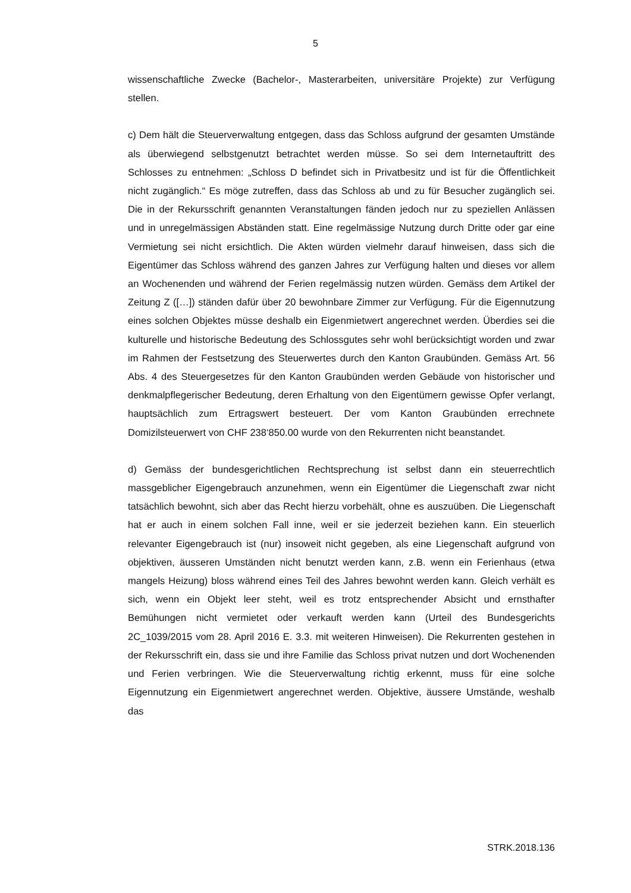5
wissenschaftliche Zwecke (Bachelor-, Masterarbeiten, universitäre Projekte) zur Verfügung stellen.
c) Dem hält die Steuerverwaltung entgegen, dass das Schloss aufgrund der gesamten Umstände als überwiegend selbstgenutzt betrachtet werden müsse. So sei dem Internetauftritt des Schlosses zu entnehmen: „Schloss D befindet sich in Privatbesitz und ist für die Öffentlichkeit nicht zugänglich.“ Es möge zutreffen, dass das Schloss ab und zu für Besucher zugänglich sei. Die in der Rekursschrift genannten Veranstaltungen fänden jedoch nur zu speziellen Anlässen und in unregelmässigen Abständen statt. Eine regelmässige Nutzung durch Dritte oder gar eine Vermietung sei nicht ersichtlich. Die Akten würden vielmehr darauf hinweisen, dass sich die Eigentümer das Schloss während des ganzen Jahres zur Verfügung halten und dieses vor allem an Wochenenden und während der Ferien regelmässig nutzen würden. Gemäss dem Artikel der Zeitung Z ([…]) ständen dafür über 20 bewohnbare Zimmer zur Verfügung. Für die Eigennutzung eines solchen Objektes müsse deshalb ein Eigenmietwert angerechnet werden. Überdies sei die kulturelle und historische Bedeutung des Schlossgutes sehr wohl berücksichtigt worden und zwar im Rahmen der Festsetzung des Steuerwertes durch den Kanton Graubünden. Gemäss Art. 56 Abs. 4 des Steuergesetzes für den Kanton Graubünden werden Gebäude von historischer und denkmalpflegerischer Bedeutung, deren Erhaltung von den Eigentümern gewisse Opfer verlangt, hauptsächlich zum Ertragswert besteuert. Der vom Kanton Graubünden errechnete Domizilsteuerwert von CHF 238‘850.00 wurde von den Rekurrenten nicht beanstandet.
d) Gemäss der bundesgerichtlichen Rechtsprechung ist selbst dann ein steuerrechtlich massgeblicher Eigengebrauch anzunehmen, wenn ein Eigentümer die Liegenschaft zwar nicht tatsächlich bewohnt, sich aber das Recht hierzu vorbehält, ohne es auszuüben. Die Liegenschaft hat er auch in einem solchen Fall inne, weil er sie jederzeit beziehen kann. Ein steuerlich relevanter Eigengebrauch ist (nur) insoweit nicht gegeben, als eine Liegenschaft aufgrund von objektiven, äusseren Umständen nicht benutzt werden kann, z.B. wenn ein Ferienhaus (etwa mangels Heizung) bloss während eines Teil des Jahres bewohnt werden kann. Gleich verhält es sich, wenn ein Objekt leer steht, weil es trotz entsprechender Absicht und ernsthafter Bemühungen nicht vermietet oder verkauft werden kann (Urteil des Bundesgerichts 2C_1039/2015 vom 28. April 2016 E. 3.3. mit weiteren Hinweisen). Die Rekurrenten gestehen in der Rekursschrift ein, dass sie und ihre Familie das Schloss privat nutzen und dort Wochenenden und Ferien verbringen. Wie die Steuerverwaltung richtig erkennt, muss für eine solche Eigennutzung ein Eigenmietwert angerechnet werden. Objektive, äussere Umstände, weshalb das
STRK.2018.136